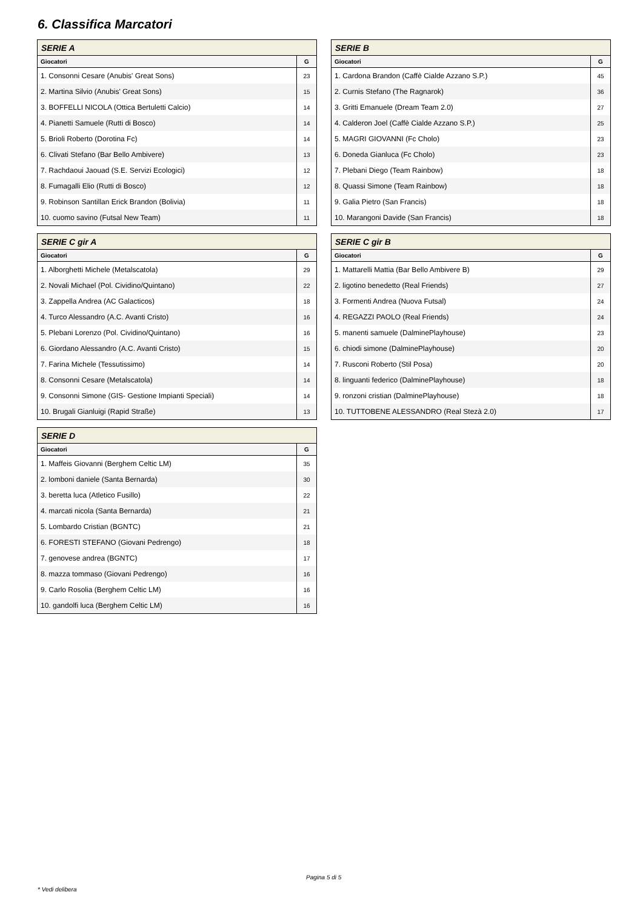6. Classifica Marcatori
| SERIE A | |
| --- | --- |
| Giocatori | G |
| 1. Consonni Cesare (Anubis' Great Sons) | 23 |
| 2. Martina Silvio (Anubis' Great Sons) | 15 |
| 3. BOFFELLI NICOLA (Ottica Bertuletti Calcio) | 14 |
| 4. Pianetti Samuele (Rutti di Bosco) | 14 |
| 5. Brioli Roberto (Dorotina Fc) | 14 |
| 6. Clivati Stefano (Bar Bello Ambivere) | 13 |
| 7. Rachdaoui Jaouad (S.E. Servizi Ecologici) | 12 |
| 8. Fumagalli Elio (Rutti di Bosco) | 12 |
| 9. Robinson Santillan Erick Brandon (Bolivia) | 11 |
| 10. cuomo savino (Futsal New Team) | 11 |
| SERIE B | |
| --- | --- |
| Giocatori | G |
| 1. Cardona Brandon (Caffè Cialde Azzano S.P.) | 45 |
| 2. Curnis Stefano (The Ragnarok) | 36 |
| 3. Gritti Emanuele (Dream Team 2.0) | 27 |
| 4. Calderon Joel (Caffè Cialde Azzano S.P.) | 25 |
| 5. MAGRI GIOVANNI (Fc Cholo) | 23 |
| 6. Doneda Gianluca (Fc Cholo) | 23 |
| 7. Plebani Diego (Team Rainbow) | 18 |
| 8. Quassi Simone (Team Rainbow) | 18 |
| 9. Galia Pietro (San Francis) | 18 |
| 10. Marangoni Davide (San Francis) | 18 |
| SERIE C gir A | |
| --- | --- |
| Giocatori | G |
| 1. Alborghetti Michele (Metalscatola) | 29 |
| 2. Novali Michael (Pol. Cividino/Quintano) | 22 |
| 3. Zappella Andrea (AC Galacticos) | 18 |
| 4. Turco Alessandro (A.C. Avanti Cristo) | 16 |
| 5. Plebani Lorenzo (Pol. Cividino/Quintano) | 16 |
| 6. Giordano Alessandro (A.C. Avanti Cristo) | 15 |
| 7. Farina Michele (Tessutissimo) | 14 |
| 8. Consonni Cesare (Metalscatola) | 14 |
| 9. Consonni Simone (GIS- Gestione Impianti Speciali) | 14 |
| 10. Brugali Gianluigi (Rapid Straße) | 13 |
| SERIE C gir B | |
| --- | --- |
| Giocatori | G |
| 1. Mattarelli Mattia (Bar Bello Ambivere B) | 29 |
| 2. ligotino benedetto (Real Friends) | 27 |
| 3. Formenti Andrea (Nuova Futsal) | 24 |
| 4. REGAZZI PAOLO (Real Friends) | 24 |
| 5. manenti samuele (DalminePlayhouse) | 23 |
| 6. chiodi simone (DalminePlayhouse) | 20 |
| 7. Rusconi Roberto (Stil Posa) | 20 |
| 8. linguanti federico (DalminePlayhouse) | 18 |
| 9. ronzoni cristian (DalminePlayhouse) | 18 |
| 10. TUTTOBENE ALESSANDRO (Real Stezà 2.0) | 17 |
| SERIE D | |
| --- | --- |
| Giocatori | G |
| 1. Maffeis Giovanni (Berghem Celtic LM) | 35 |
| 2. lomboni daniele (Santa Bernarda) | 30 |
| 3. beretta luca (Atletico Fusillo) | 22 |
| 4. marcati nicola (Santa Bernarda) | 21 |
| 5. Lombardo Cristian (BGNTC) | 21 |
| 6. FORESTI STEFANO (Giovani Pedrengo) | 18 |
| 7. genovese andrea (BGNTC) | 17 |
| 8. mazza tommaso (Giovani Pedrengo) | 16 |
| 9. Carlo Rosolia (Berghem Celtic LM) | 16 |
| 10. gandolfi luca (Berghem Celtic LM) | 16 |
Pagina 5 di 5
* Vedi delibera